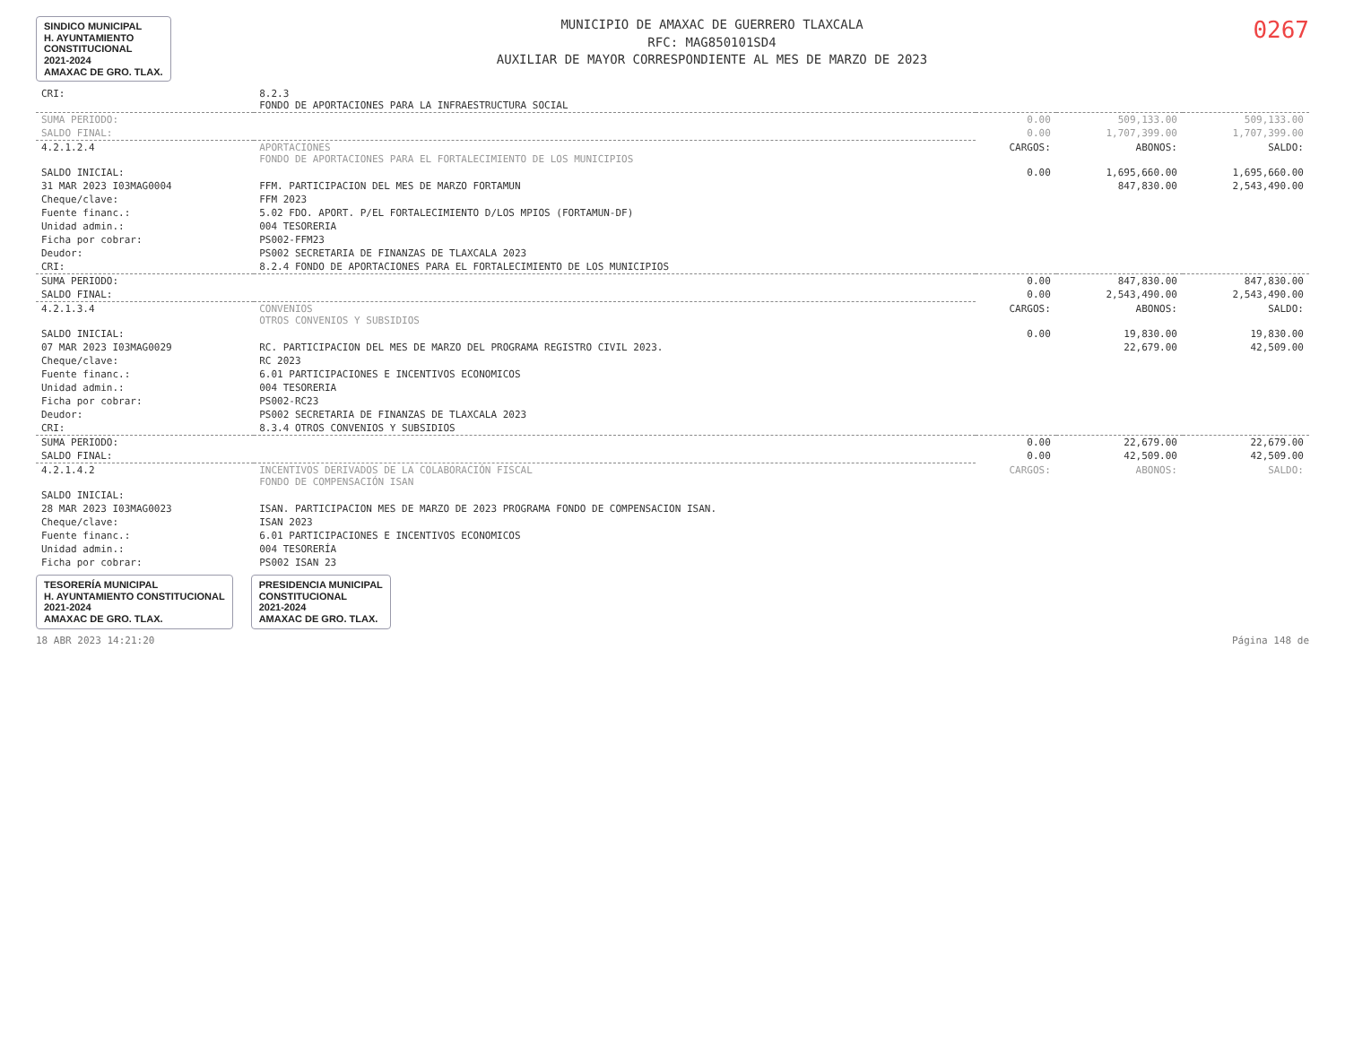SINDICO MUNICIPAL
H. AYUNTAMIENTO
CONSTITUCIONAL
2021-2024
AMAXAC DE GRO. TLAX.
MUNICIPIO DE AMAXAC DE GUERRERO TLAXCALA
RFC: MAG850101SD4
AUXILIAR DE MAYOR CORRESPONDIENTE AL MES DE MARZO DE 2023
0267
| CRI: | 8.2.3 FONDO DE APORTACIONES PARA LA INFRAESTRUCTURA SOCIAL | | | |
| SUMA PERIODO: | | 0.00 | 509,133.00 | 509,133.00 |
| SALDO FINAL: | | 0.00 | 1,707,399.00 | 1,707,399.00 |
| 4.2.1.2.4 | APORTACIONES FONDO DE APORTACIONES PARA EL FORTALECIMIENTO DE LOS MUNICIPIOS | CARGOS: | ABONOS: | SALDO: |
| SALDO INICIAL: | | 0.00 | 1,695,660.00 | 1,695,660.00 |
| 31 MAR 2023 I03MAG0004 | FFM. PARTICIPACION DEL MES DE MARZO FORTAMUN | | 847,830.00 | 2,543,490.00 |
| Cheque/clave: | FFM 2023 | | | |
| Fuente financ.: | 5.02 FDO. APORT. P/EL FORTALECIMIENTO D/LOS MPIOS (FORTAMUN-DF) | | | |
| Unidad admin.: | 004 TESORERIA | | | |
| Ficha por cobrar: | PS002-FFM23 | | | |
| Deudor: | PS002 SECRETARIA DE FINANZAS DE TLAXCALA 2023 | | | |
| CRI: | 8.2.4 FONDO DE APORTACIONES PARA EL FORTALECIMIENTO DE LOS MUNICIPIOS | | | |
| SUMA PERIODO: | | 0.00 | 847,830.00 | 847,830.00 |
| SALDO FINAL: | | 0.00 | 2,543,490.00 | 2,543,490.00 |
| 4.2.1.3.4 | CONVENIOS OTROS CONVENIOS Y SUBSIDIOS | CARGOS: | ABONOS: | SALDO: |
| SALDO INICIAL: | | 0.00 | 19,830.00 | 19,830.00 |
| 07 MAR 2023 I03MAG0029 | RC. PARTICIPACION DEL MES DE MARZO DEL PROGRAMA REGISTRO CIVIL 2023. | | 22,679.00 | 42,509.00 |
| Cheque/clave: | RC 2023 | | | |
| Fuente financ.: | 6.01 PARTICIPACIONES E INCENTIVOS ECONOMICOS | | | |
| Unidad admin.: | 004 TESORERIA | | | |
| Ficha por cobrar: | PS002-RC23 | | | |
| Deudor: | PS002 SECRETARIA DE FINANZAS DE TLAXCALA 2023 | | | |
| CRI: | 8.3.4 OTROS CONVENIOS Y SUBSIDIOS | | | |
| SUMA PERIODO: | | 0.00 | 22,679.00 | 22,679.00 |
| SALDO FINAL: | | 0.00 | 42,509.00 | 42,509.00 |
| 4.2.1.4.2 | INCENTIVOS DERIVADOS DE LA COLABORACIÓN FISCAL FONDO DE COMPENSACIÓN ISAN | CARGOS: | ABONOS: | SALDO: |
| SALDO INICIAL: | | | | |
| 28 MAR 2023 I03MAG0023 | ISAN. PARTICIPACION MES DE MARZO DE 2023 PROGRAMA FONDO DE COMPENSACION ISAN. | | | |
| Cheque/clave: | ISAN 2023 | | | |
| Fuente financ.: | 6.01 PARTICIPACIONES E INCENTIVOS ECONOMICOS | | | |
| Unidad admin.: | 004 TESORERÍA | | | |
| Ficha por cobrar: | PS002 ISAN 23 | | | |
TESORERÍA MUNICIPAL
H. AYUNTAMIENTO CONSTITUCIONAL
2021-2024
AMAXAC DE GRO. TLAX.
PRESIDENCIA MUNICIPAL
CONSTITUCIONAL
2021-2024
AMAXAC DE GRO. TLAX.
18 ABR 2023 14:21:20 Página 148 de